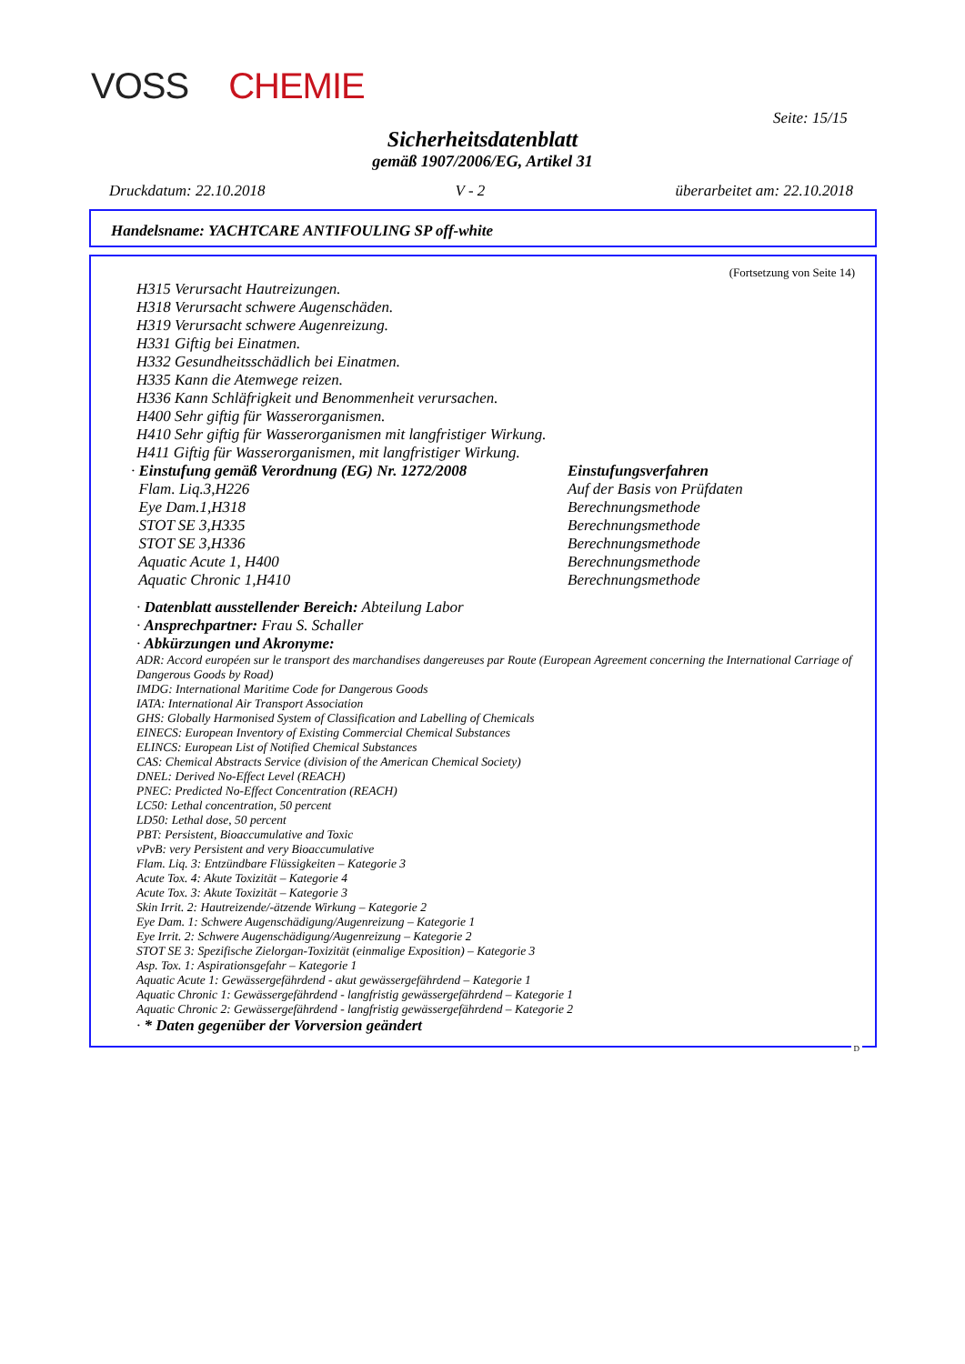VOSS CHEMIE
Seite: 15/15
Sicherheitsdatenblatt
gemäß 1907/2006/EG, Artikel 31
Druckdatum: 22.10.2018 V - 2 überarbeitet am: 22.10.2018
Handelsname: YACHTCARE ANTIFOULING SP off-white
(Fortsetzung von Seite 14)
H315 Verursacht Hautreizungen.
H318 Verursacht schwere Augenschäden.
H319 Verursacht schwere Augenreizung.
H331 Giftig bei Einatmen.
H332 Gesundheitsschädlich bei Einatmen.
H335 Kann die Atemwege reizen.
H336 Kann Schläfrigkeit und Benommenheit verursachen.
H400 Sehr giftig für Wasserorganismen.
H410 Sehr giftig für Wasserorganismen mit langfristiger Wirkung.
H411 Giftig für Wasserorganismen, mit langfristiger Wirkung.
· Einstufung gemäß Verordnung (EG) Nr. 1272/2008 Einstufungsverfahren
Flam. Liq.3,H226 Auf der Basis von Prüfdaten
Eye Dam.1,H318 Berechnungsmethode
STOT SE 3,H335 Berechnungsmethode
STOT SE 3,H336 Berechnungsmethode
Aquatic Acute 1, H400 Berechnungsmethode
Aquatic Chronic 1,H410 Berechnungsmethode
· Datenblatt ausstellender Bereich: Abteilung Labor
· Ansprechpartner: Frau S. Schaller
· Abkürzungen und Akronyme:
ADR: Accord européen sur le transport des marchandises dangereuses par Route (European Agreement concerning the International Carriage of Dangerous Goods by Road)
IMDG: International Maritime Code for Dangerous Goods
IATA: International Air Transport Association
GHS: Globally Harmonised System of Classification and Labelling of Chemicals
EINECS: European Inventory of Existing Commercial Chemical Substances
ELINCS: European List of Notified Chemical Substances
CAS: Chemical Abstracts Service (division of the American Chemical Society)
DNEL: Derived No-Effect Level (REACH)
PNEC: Predicted No-Effect Concentration (REACH)
LC50: Lethal concentration, 50 percent
LD50: Lethal dose, 50 percent
PBT: Persistent, Bioaccumulative and Toxic
vPvB: very Persistent and very Bioaccumulative
Flam. Liq. 3: Entzündbare Flüssigkeiten – Kategorie 3
Acute Tox. 4: Akute Toxizität – Kategorie 4
Acute Tox. 3: Akute Toxizität – Kategorie 3
Skin Irrit. 2: Hautreizende/-ätzende Wirkung – Kategorie 2
Eye Dam. 1: Schwere Augenschädigung/Augenreizung – Kategorie 1
Eye Irrit. 2: Schwere Augenschädigung/Augenreizung – Kategorie 2
STOT SE 3: Spezifische Zielorgan-Toxizität (einmalige Exposition) – Kategorie 3
Asp. Tox. 1: Aspirationsgefahr – Kategorie 1
Aquatic Acute 1: Gewässergefährdend - akut gewässergefährdend – Kategorie 1
Aquatic Chronic 1: Gewässergefährdend - langfristig gewässergefährdend – Kategorie 1
Aquatic Chronic 2: Gewässergefährdend - langfristig gewässergefährdend – Kategorie 2
· * Daten gegenüber der Vorversion geändert
D